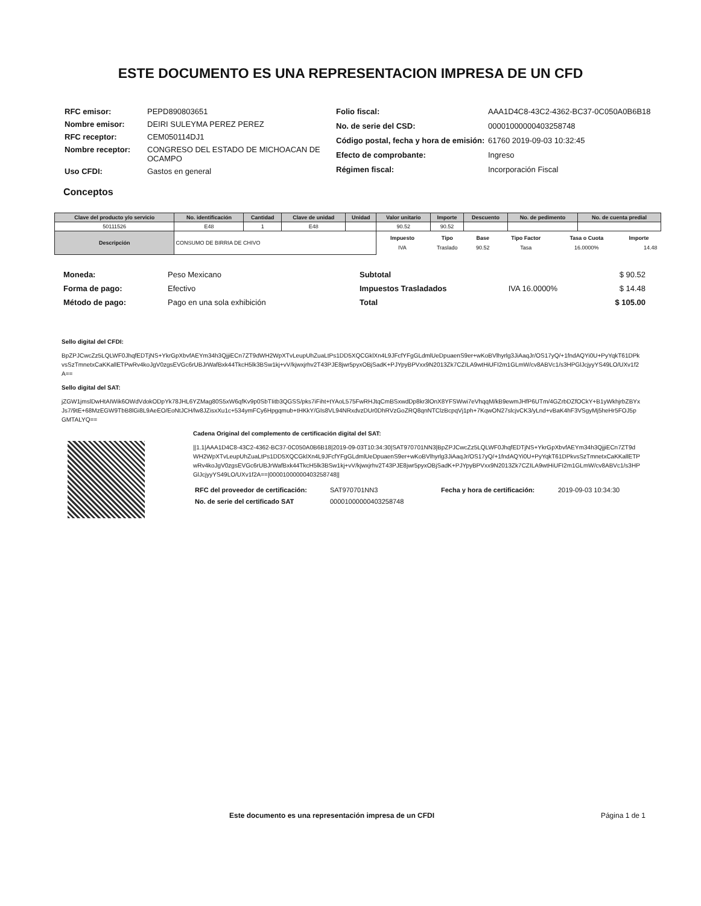ESTE DOCUMENTO ES UNA REPRESENTACION IMPRESA DE UN CFD
| RFC emisor: | PEPD890803651 |
| Nombre emisor: | DEIRI SULEYMA PEREZ PEREZ |
| RFC receptor: | CEM050114DJ1 |
| Nombre receptor: | CONGRESO DEL ESTADO DE MICHOACAN DE OCAMPO |
| Uso CFDI: | Gastos en general |
| Folio fiscal: | AAA1D4C8-43C2-4362-BC37-0C050A0B6B18 |
| No. de serie del CSD: | 00001000000403258748 |
| Código postal, fecha y hora de emisión: | 61760 2019-09-03 10:32:45 |
| Efecto de comprobante: | Ingreso |
| Régimen fiscal: | Incorporación Fiscal |
Conceptos
| Clave del producto y/o servicio | No. identificación | Cantidad | Clave de unidad | Unidad | Valor unitario | Importe | Descuento | No. de pedimento | No. de cuenta predial |
| --- | --- | --- | --- | --- | --- | --- | --- | --- | --- |
| 50111526 | E48 | 1 | E48 | | 90.52 | 90.52 | | | |
| Descripción | CONSUMO DE BIRRIA DE CHIVO | | | | / Impuesto / Tipo / Base / Tipo Factor / Tasa o Cuota / Importe / / --- / --- / --- / --- / --- / --- / / IVA / Traslado / 90.52 / Tasa / 16.0000% / 14.48 / | | | | |
| Moneda: | Peso Mexicano |
| Forma de pago: | Efectivo |
| Método de pago: | Pago en una sola exhibición |
| Subtotal | | $ 90.52 |
| Impuestos Trasladados | IVA 16.0000% | $ 14.48 |
| Total | | $ 105.00 |
Sello digital del CFDI:
BpZPJCwcZz5LQLWF0JhqfEDTjNS+YkrGpXbvfAEYm34h3QjjiECn7ZT9dWH2WpXTvLeupUhZuaLtPs1DD5XQCGklXn4L9JFcfYFgGLdmlUeDpuaenS9er+wKoBVlhyrlg3JiAaqJr/OS17yQ/+1fndAQYi0U+PyYqkT61DPkvsSzTmnetxCaKKallETPwRv4koJgV0zgsEVGc6rUBJrWafBxk44TkcH5lk3BSw1kj+vV/kjwxjrhv2T43PJE8jwr5pyxOBjSadK+PJYpyBPVxx9N2013Zk7CZILA9wtHiUFI2m1GLmW/cv8ABVc1/s3HPGlJcjyyYS49LO/UXv1f2A==
Sello digital del SAT:
jZGW1jmslDwHtAIWik6OWdVdokODpYk78JHL6YZMag80S5xW6qfKv9p0SbTIitb3QGSS/pks7iFiht+tYAoL575FwRHJtqCmBSxwdDp8kr3lOnX8YFSWwi7eVhqqM/kB9ewmJHfP6UTm/4GZrbDZfOCkY+B1yWkhjrbZBYxJs7/9tE+68MzEGW9TbB8lGi8L9AeEO/EoNtJCH/lw8JZisxXu1c+534ymFCy6Hpgqmub+tHKkY/GIs8VL94NRxdvzDUr0DhRVzGoZRQ8qnNTClzBcpqVj1ph+7KqwON27slcjvCK3/yLnd+vBaK4hF3VSgyMj5heHr5FOJ5pGMTALYQ==
Cadena Original del complemento de certificación digital del SAT:
||1.1|AAA1D4C8-43C2-4362-BC37-0C050A0B6B18|2019-09-03T10:34:30|SAT970701NN3|BpZPJCwcZz5LQLWF0JhqfEDTjNS+YkrGpXbvfAEYm34h3QjjiECn7ZT9dWH2WpXTvLeupUhZuaLtPs1DD5XQCGklXn4L9JFcfYFgGLdmlUeDpuaenS9er+wKoBVlhyrlg3JiAaqJr/OS17yQ/+1fndAQYi0U+PyYqkT61DPkvsSzTmnetxCaKKallETPwRv4koJgV0zgsEVGc6rUBJrWafBxk44TkcH5lk3BSw1kj+vV/kjwxjrhv2T43PJE8jwr5pyxOBjSadK+PJYpyBPVxx9N2013Zk7CZILA9wtHiUFI2m1GLmW/cv8ABVc1/s3HPGlJcjyyYS49LO/UXv1f2A==|00001000000403258748||
| RFC del proveedor de certificación: | SAT970701NN3 | Fecha y hora de certificación: | 2019-09-03 10:34:30 |
| No. de serie del certificado SAT | 00001000000403258748 | | |
Este documento es una representación impresa de un CFDI Página 1 de 1